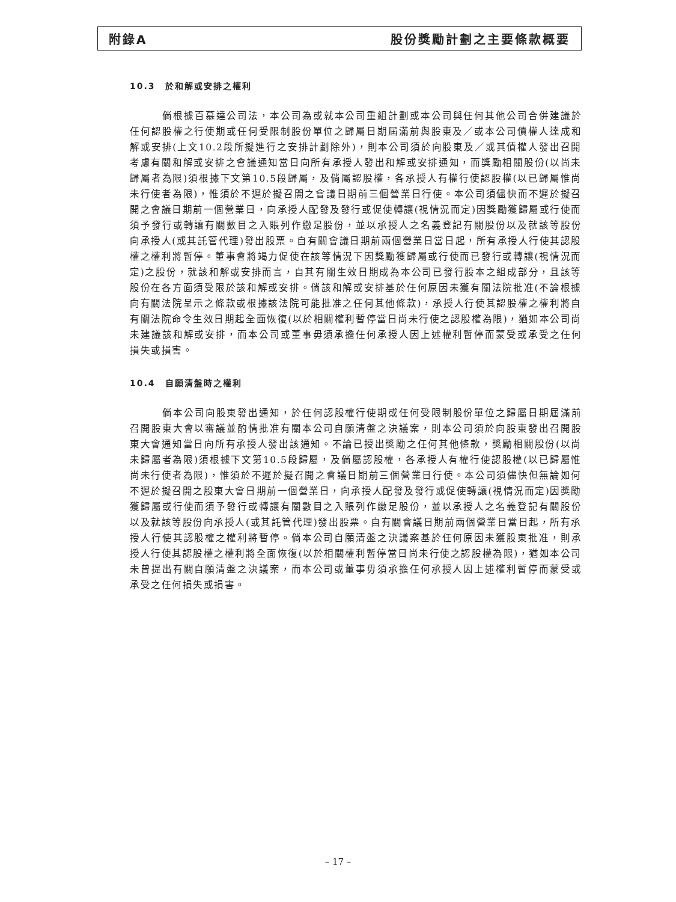附錄A 股份獎勵計劃之主要條款概要
10.3　於和解或安排之權利
倘根據百慕達公司法，本公司為或就本公司重組計劃或本公司與任何其他公司合併建議於任何認股權之行使期或任何受限制股份單位之歸屬日期屆滿前與股東及／或本公司債權人達成和解或安排(上文10.2段所擬進行之安排計劃除外)，則本公司須於向股東及／或其債權人發出召開考慮有關和解或安排之會議通知當日向所有承授人發出和解或安排通知，而獎勵相關股份(以尚未歸屬者為限)須根據下文第10.5段歸屬，及倘屬認股權，各承授人有權行使認股權(以已歸屬惟尚未行使者為限)，惟須於不遲於擬召開之會議日期前三個營業日行使。本公司須儘快而不遲於擬召開之會議日期前一個營業日，向承授人配發及發行或促使轉讓(視情況而定)因獎勵獲歸屬或行使而須予發行或轉讓有關數目之入賬列作繳足股份，並以承授人之名義登記有關股份以及就該等股份向承授人(或其託管代理)發出股票。自有關會議日期前兩個營業日當日起，所有承授人行使其認股權之權利將暫停。董事會將竭力促使在該等情況下因獎勵獲歸屬或行使而已發行或轉讓(視情況而定)之股份，就該和解或安排而言，自其有關生效日期成為本公司已發行股本之組成部分，且該等股份在各方面須受限於該和解或安排。倘該和解或安排基於任何原因未獲有關法院批准(不論根據向有關法院呈示之條款或根據該法院可能批准之任何其他條款)，承授人行使其認股權之權利將自有關法院命令生效日期起全面恢復(以於相關權利暫停當日尚未行使之認股權為限)，猶如本公司尚未建議該和解或安排，而本公司或董事毋須承擔任何承授人因上述權利暫停而蒙受或承受之任何損失或損害。
10.4　自願清盤時之權利
倘本公司向股東發出通知，於任何認股權行使期或任何受限制股份單位之歸屬日期屆滿前召開股東大會以審議並酌情批准有關本公司自願清盤之決議案，則本公司須於向股東發出召開股東大會通知當日向所有承授人發出該通知。不論已授出獎勵之任何其他條款，獎勵相關股份(以尚未歸屬者為限)須根據下文第10.5段歸屬，及倘屬認股權，各承授人有權行使認股權(以已歸屬惟尚未行使者為限)，惟須於不遲於擬召開之會議日期前三個營業日行使。本公司須儘快但無論如何不遲於擬召開之股東大會日期前一個營業日，向承授人配發及發行或促使轉讓(視情況而定)因獎勵獲歸屬或行使而須予發行或轉讓有關數目之入賬列作繳足股份，並以承授人之名義登記有關股份以及就該等股份向承授人(或其託管代理)發出股票。自有關會議日期前兩個營業日當日起，所有承授人行使其認股權之權利將暫停。倘本公司自願清盤之決議案基於任何原因未獲股東批准，則承授人行使其認股權之權利將全面恢復(以於相關權利暫停當日尚未行使之認股權為限)，猶如本公司未曾提出有關自願清盤之決議案，而本公司或董事毋須承擔任何承授人因上述權利暫停而蒙受或承受之任何損失或損害。
– 17 –